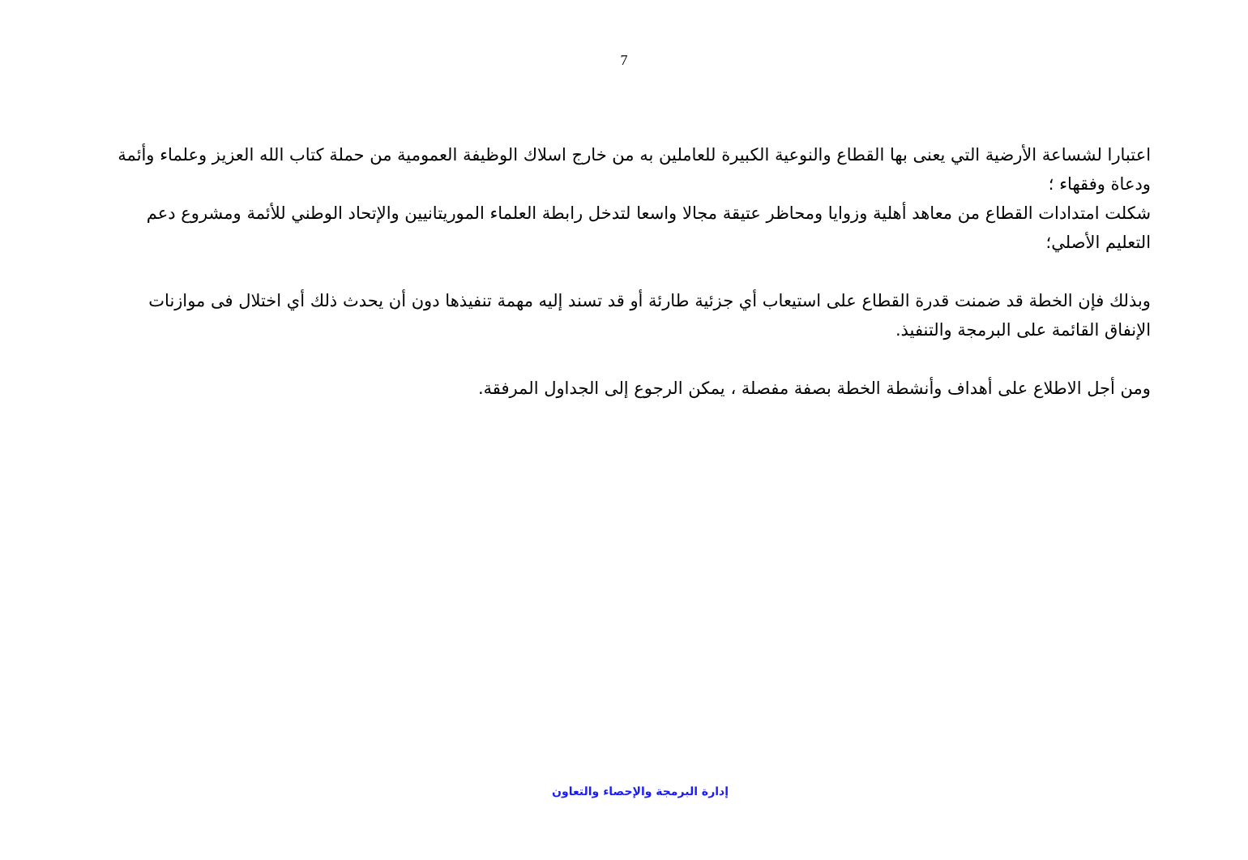7
اعتبارا لشساعة الأرضية التي يعنى بها القطاع والنوعية الكبيرة للعاملين به من خارج اسلاك الوظيفة العمومية من حملة كتاب الله العزيز وعلماء وأئمة ودعاة وفقهاء ؛
شكلت امتدادات القطاع من معاهد أهلية وزوايا ومحاظر عتيقة مجالا واسعا لتدخل رابطة العلماء الموريتانيين والإتحاد الوطني للأئمة ومشروع دعم التعليم الأصلي؛
وبذلك فإن الخطة قد ضمنت قدرة القطاع على استيعاب أي جزئية طارئة أو قد تسند إليه مهمة تنفيذها دون أن يحدث ذلك أي اختلال فى موازنات الإنفاق القائمة على البرمجة والتنفيذ.
ومن أجل الاطلاع على أهداف وأنشطة الخطة بصفة مفصلة ، يمكن الرجوع إلى الجداول المرفقة.
إدارة البرمجة والإحصاء والتعاون